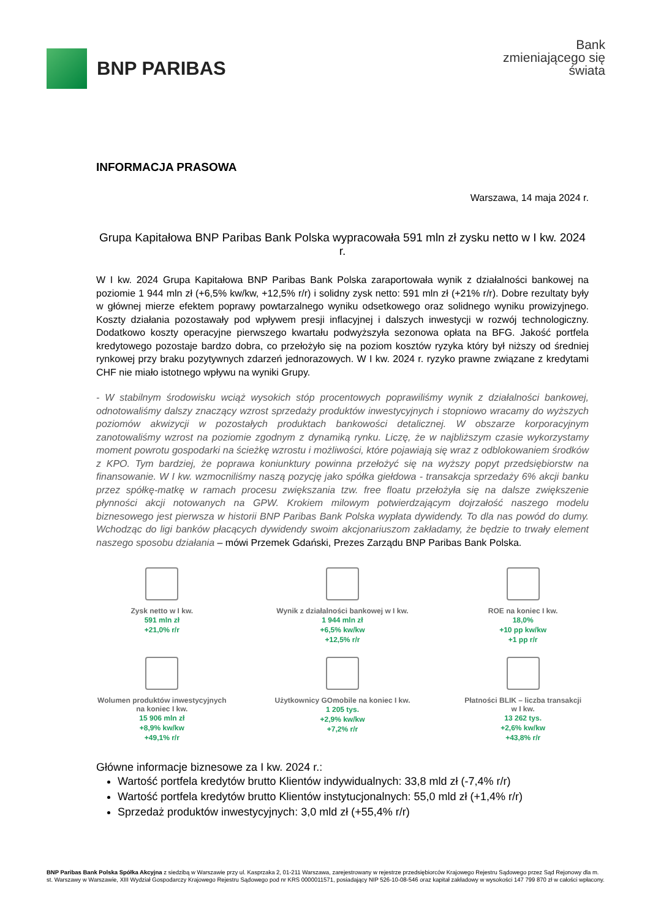BNP PARIBAS
Bank
zmieniającego się
świata
INFORMACJA PRASOWA
Warszawa, 14 maja 2024 r.
Grupa Kapitałowa BNP Paribas Bank Polska wypracowała 591 mln zł zysku netto w I kw. 2024 r.
W I kw. 2024 Grupa Kapitałowa BNP Paribas Bank Polska zaraportowała wynik z działalności bankowej na poziomie 1 944 mln zł (+6,5% kw/kw, +12,5% r/r) i solidny zysk netto: 591 mln zł (+21% r/r). Dobre rezultaty były w głównej mierze efektem poprawy powtarzalnego wyniku odsetkowego oraz solidnego wyniku prowizyjnego. Koszty działania pozostawały pod wpływem presji inflacyjnej i dalszych inwestycji w rozwój technologiczny. Dodatkowo koszty operacyjne pierwszego kwartału podwyższyła sezonowa opłata na BFG. Jakość portfela kredytowego pozostaje bardzo dobra, co przełożyło się na poziom kosztów ryzyka który był niższy od średniej rynkowej przy braku pozytywnych zdarzeń jednorazowych. W I kw. 2024 r. ryzyko prawne związane z kredytami CHF nie miało istotnego wpływu na wyniki Grupy.
- W stabilnym środowisku wciąż wysokich stóp procentowych poprawiliśmy wynik z działalności bankowej, odnotowaliśmy dalszy znaczący wzrost sprzedaży produktów inwestycyjnych i stopniowo wracamy do wyższych poziomów akwizycji w pozostałych produktach bankowości detalicznej. W obszarze korporacyjnym zanotowaliśmy wzrost na poziomie zgodnym z dynamiką rynku. Liczę, że w najbliższym czasie wykorzystamy moment powrotu gospodarki na ścieżkę wzrostu i możliwości, które pojawiają się wraz z odblokowaniem środków z KPO. Tym bardziej, że poprawa koniunktury powinna przełożyć się na wyższy popyt przedsiębiorstw na finansowanie. W I kw. wzmocniliśmy naszą pozycję jako spółka giełdowa - transakcja sprzedaży 6% akcji banku przez spółkę-matkę w ramach procesu zwiększania tzw. free floatu przełożyła się na dalsze zwiększenie płynności akcji notowanych na GPW. Krokiem milowym potwierdzającym dojrzałość naszego modelu biznesowego jest pierwsza w historii BNP Paribas Bank Polska wypłata dywidendy. To dla nas powód do dumy. Wchodząc do ligi banków płacących dywidendy swoim akcjonariuszom zakładamy, że będzie to trwały element naszego sposobu działania – mówi Przemek Gdański, Prezes Zarządu BNP Paribas Bank Polska.
Zysk netto w I kw.
591 mln zł
+21,0% r/r
Wynik z działalności bankowej w I kw.
1 944 mln zł
+6,5% kw/kw
+12,5% r/r
ROE na koniec I kw.
18,0%
+10 pp kw/kw
+1 pp r/r
Wolumen produktów inwestycyjnych
na koniec I kw.
15 906 mln zł
+8,9% kw/kw
+49,1% r/r
Użytkownicy GOmobile na koniec I kw.
1 205 tys.
+2,9% kw/kw
+7,2% r/r
Płatności BLIK – liczba transakcji
w I kw.
13 262 tys.
+2,6% kw/kw
+43,8% r/r
Główne informacje biznesowe za I kw. 2024 r.:
Wartość portfela kredytów brutto Klientów indywidualnych: 33,8 mld zł (-7,4% r/r)
Wartość portfela kredytów brutto Klientów instytucjonalnych: 55,0 mld zł (+1,4% r/r)
Sprzedaż produktów inwestycyjnych: 3,0 mld zł (+55,4% r/r)
BNP Paribas Bank Polska Spółka Akcyjna z siedzibą w Warszawie przy ul. Kasprzaka 2, 01-211 Warszawa, zarejestrowany w rejestrze przedsiębiorców Krajowego Rejestru Sądowego przez Sąd Rejonowy dla m. st. Warszawy w Warszawie, XIII Wydział Gospodarczy Krajowego Rejestru Sądowego pod nr KRS 0000011571, posiadający NIP 526-10-08-546 oraz kapitał zakładowy w wysokości 147 799 870 zł w całości wpłacony.